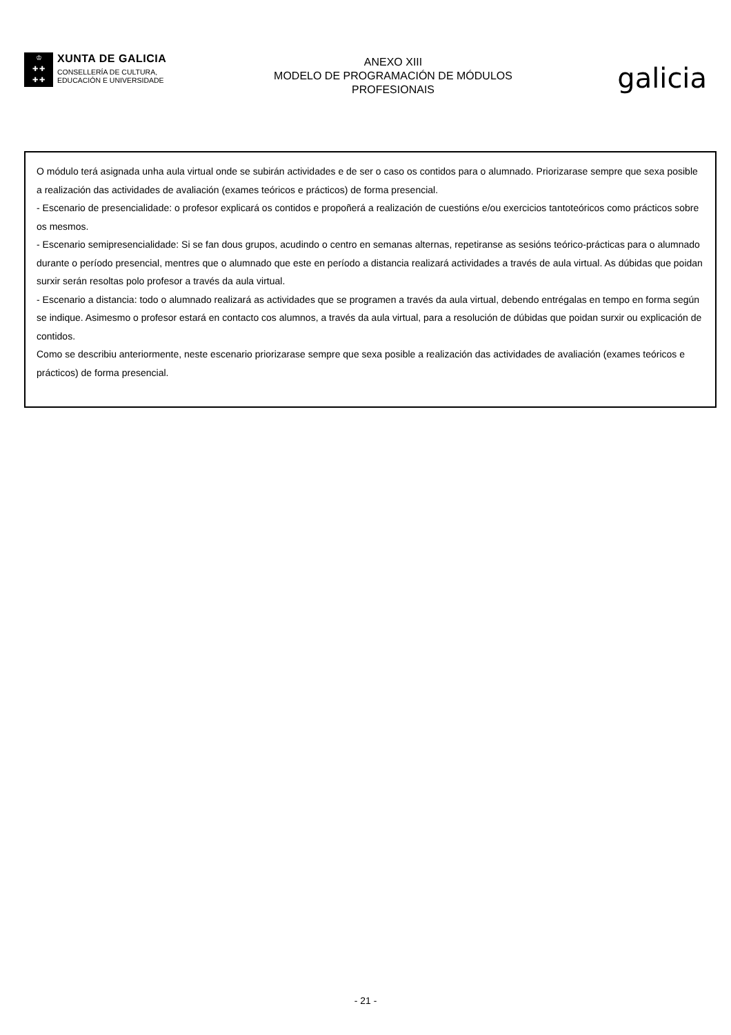♔
✚ ✚
✚ ✚
XUNTA DE GALICIA
CONSELLERÍA DE CULTURA,
EDUCACIÓN E UNIVERSIDADE
ANEXO XIII
MODELO DE PROGRAMACIÓN DE MÓDULOS
PROFESIONAIS
galicia
O módulo terá asignada unha aula virtual onde se subirán actividades e de ser o caso os contidos para o alumnado. Priorizarase sempre que sexa posible a realización das actividades de avaliación (exames teóricos e prácticos) de forma presencial.
- Escenario de presencialidade: o profesor explicará os contidos e propoñerá a realización de cuestións e/ou exercicios tantoteóricos como prácticos sobre os mesmos.
- Escenario semipresencialidade: Si se fan dous grupos, acudindo o centro en semanas alternas, repetiranse as sesións teórico-prácticas para o alumnado durante o período presencial, mentres que o alumnado que este en período a distancia realizará actividades a través de aula virtual. As dúbidas que poidan surxir serán resoltas polo profesor a través da aula virtual.
- Escenario a distancia: todo o alumnado realizará as actividades que se programen a través da aula virtual, debendo entrégalas en tempo en forma según se indique. Asimesmo o profesor estará en contacto cos alumnos, a través da aula virtual, para a resolución de dúbidas que poidan surxir ou explicación de contidos.
Como se describiu anteriormente, neste escenario priorizarase sempre que sexa posible a realización das actividades de avaliación (exames teóricos e prácticos) de forma presencial.
- 21 -